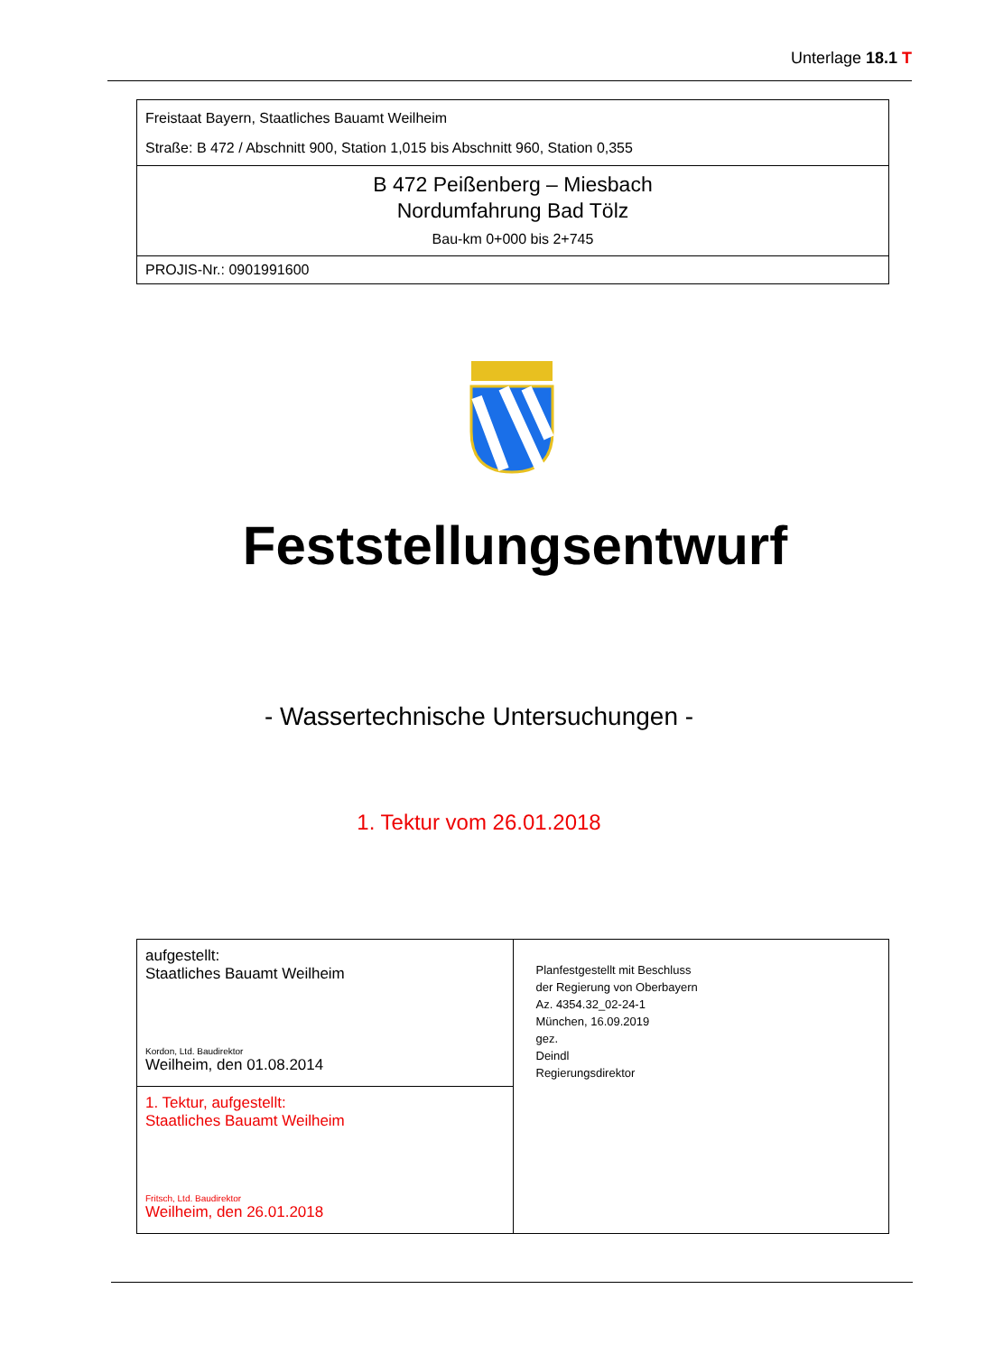Unterlage 18.1 T
Freistaat Bayern, Staatliches Bauamt Weilheim
Straße: B 472 / Abschnitt 900, Station 1,015 bis Abschnitt 960, Station 0,355
B 472 Peißenberg – Miesbach
Nordumfahrung Bad Tölz
Bau-km 0+000 bis 2+745
PROJIS-Nr.: 0901991600
Feststellungsentwurf
- Wassertechnische Untersuchungen -
1. Tektur vom 26.01.2018
| aufgestellt: Staatliches Bauamt Weilheim Kordon, Ltd. Baudirektor Weilheim, den 01.08.2014 | Planfestgestellt mit Beschluss der Regierung von Oberbayern Az. 4354.32_02-24-1 München, 16.09.2019 gez. Deindl Regierungsdirektor |
| 1. Tektur, aufgestellt: Staatliches Bauamt Weilheim Fritsch, Ltd. Baudirektor Weilheim, den 26.01.2018 | |